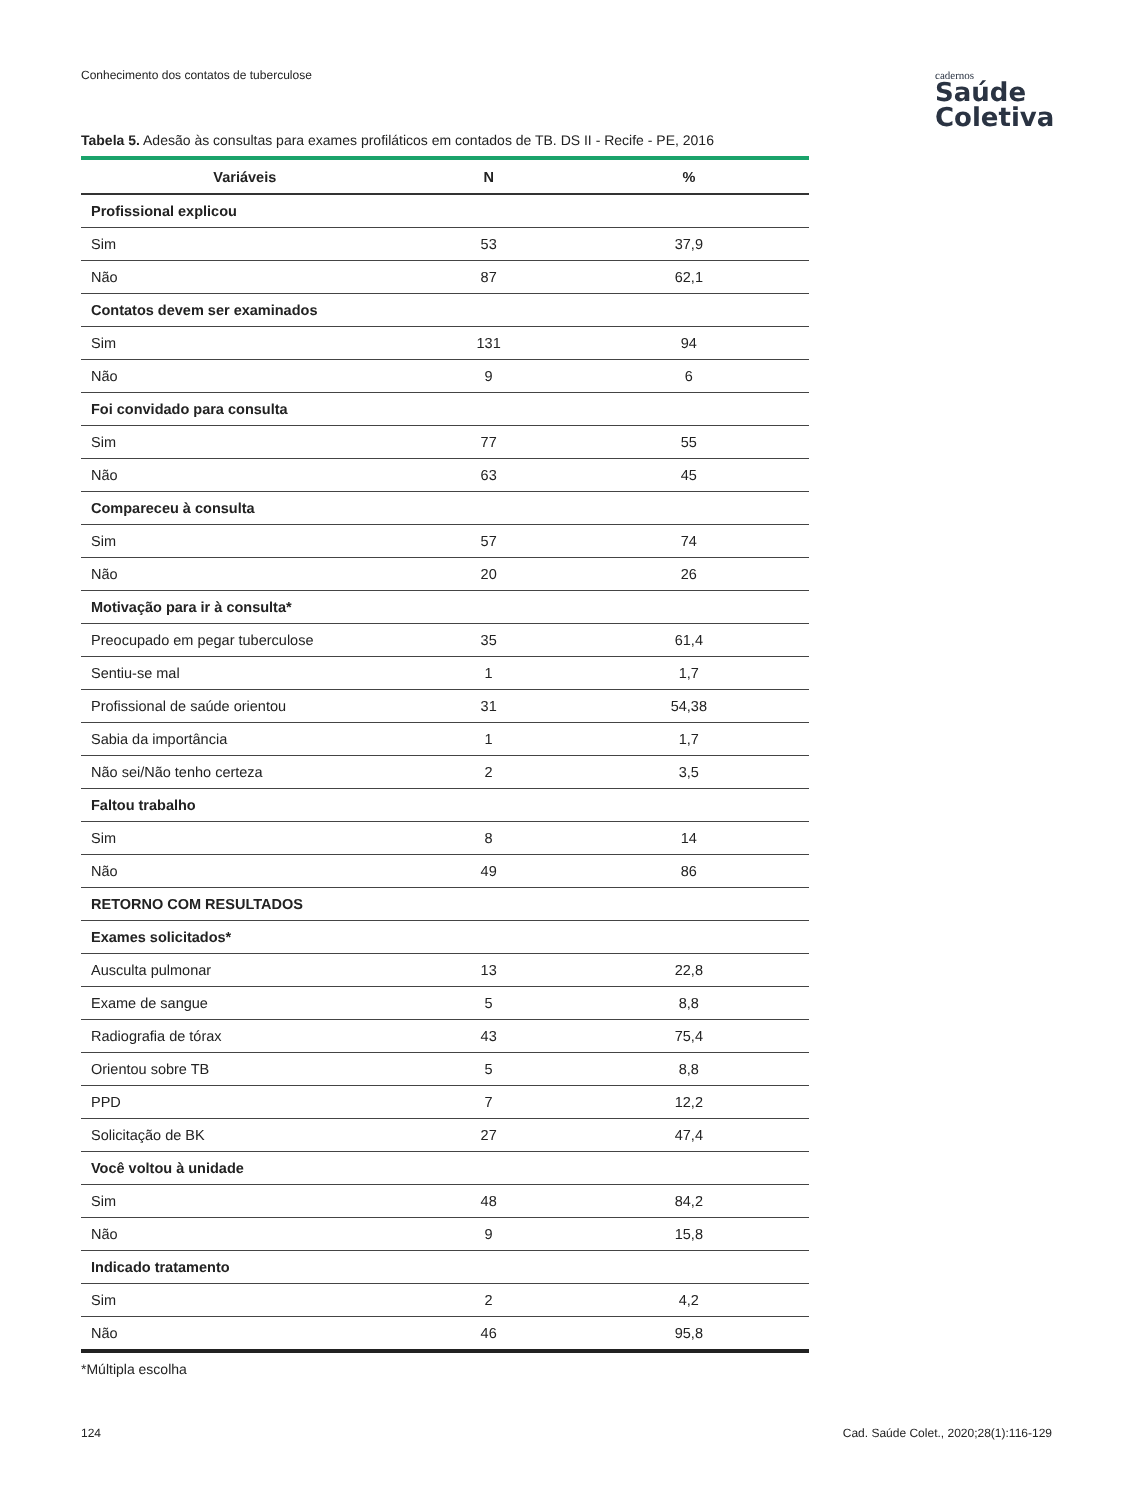Conhecimento dos contatos de tuberculose
cadernos
Saúde
Coletiva
Tabela 5. Adesão às consultas para exames profiláticos em contados de TB. DS II - Recife - PE, 2016
| Variáveis | N | % |
| --- | --- | --- |
| Profissional explicou | | |
| Sim | 53 | 37,9 |
| Não | 87 | 62,1 |
| Contatos devem ser examinados | | |
| Sim | 131 | 94 |
| Não | 9 | 6 |
| Foi convidado para consulta | | |
| Sim | 77 | 55 |
| Não | 63 | 45 |
| Compareceu à consulta | | |
| Sim | 57 | 74 |
| Não | 20 | 26 |
| Motivação para ir à consulta* | | |
| Preocupado em pegar tuberculose | 35 | 61,4 |
| Sentiu-se mal | 1 | 1,7 |
| Profissional de saúde orientou | 31 | 54,38 |
| Sabia da importância | 1 | 1,7 |
| Não sei/Não tenho certeza | 2 | 3,5 |
| Faltou trabalho | | |
| Sim | 8 | 14 |
| Não | 49 | 86 |
| RETORNO COM RESULTADOS | | |
| Exames solicitados* | | |
| Ausculta pulmonar | 13 | 22,8 |
| Exame de sangue | 5 | 8,8 |
| Radiografia de tórax | 43 | 75,4 |
| Orientou sobre TB | 5 | 8,8 |
| PPD | 7 | 12,2 |
| Solicitação de BK | 27 | 47,4 |
| Você voltou à unidade | | |
| Sim | 48 | 84,2 |
| Não | 9 | 15,8 |
| Indicado tratamento | | |
| Sim | 2 | 4,2 |
| Não | 46 | 95,8 |
*Múltipla escolha
124
Cad. Saúde Colet., 2020;28(1):116-129